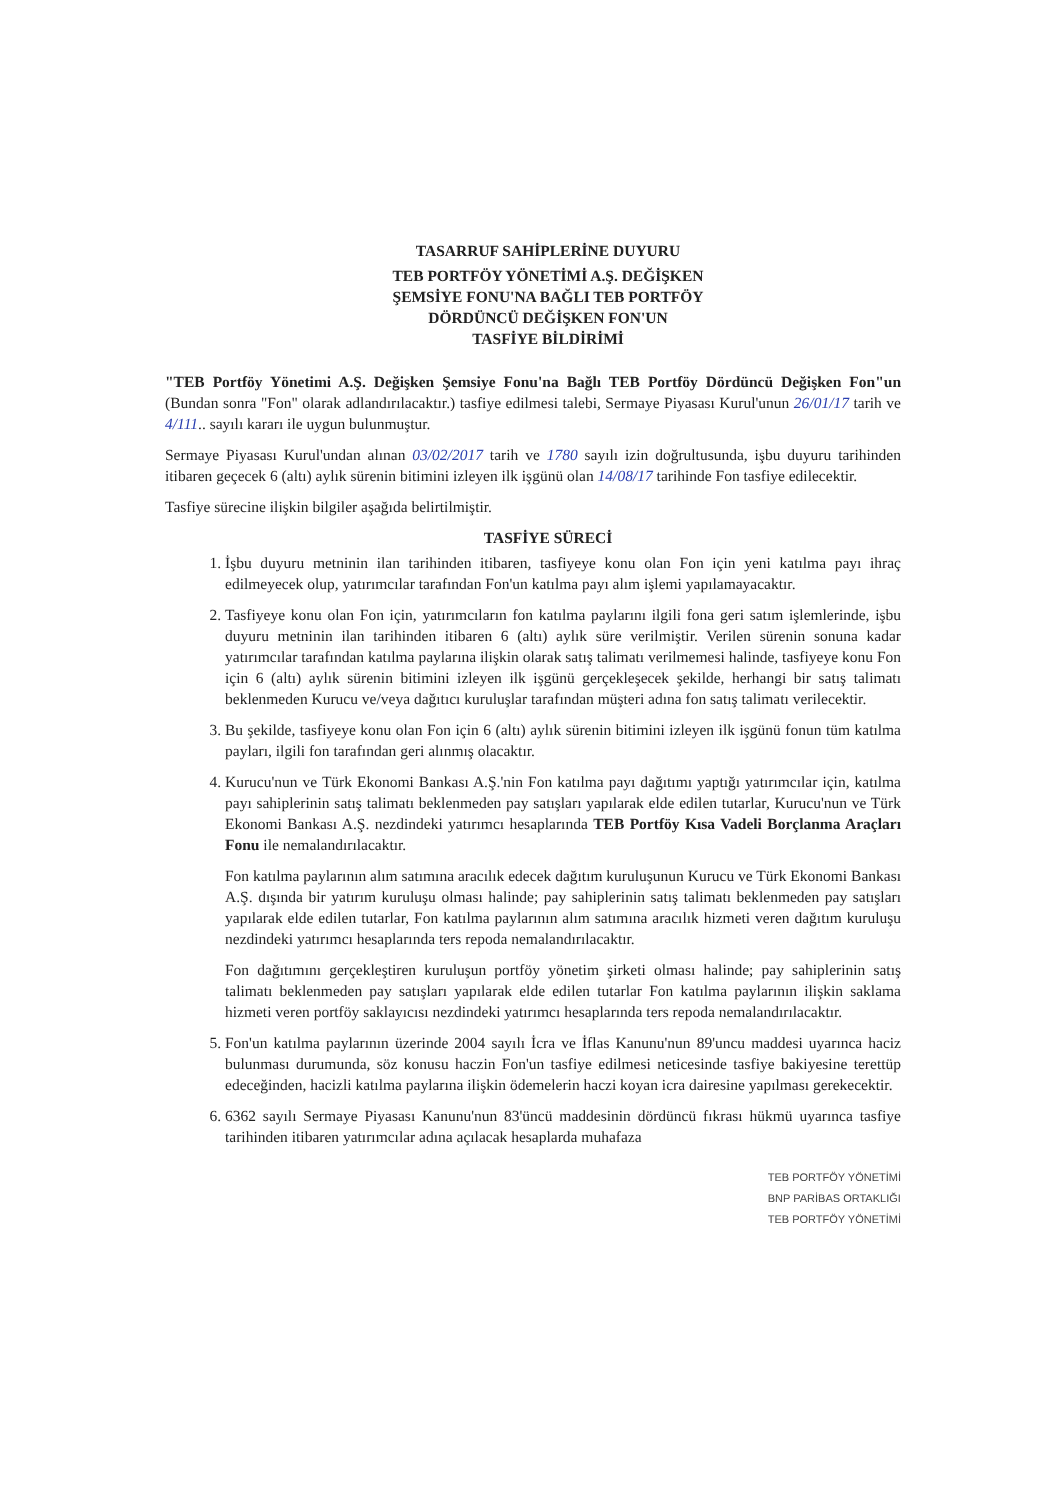TASARRUF SAHİPLERİNE DUYURU
TEB PORTFÖY YÖNETİMİ A.Ş. DEĞİŞKEN
ŞEMSİYE FONU'NA BAĞLI TEB PORTFÖY
DÖRDÜNCÜ DEĞİŞKEN FON'UN
TASFİYE BİLDİRİMİ
"TEB Portföy Yönetimi A.Ş. Değişken Şemsiye Fonu'na Bağlı TEB Portföy Dördüncü Değişken Fon"un (Bundan sonra "Fon" olarak adlandırılacaktır.) tasfiye edilmesi talebi, Sermaye Piyasası Kurul'unun 26/01/17 tarih ve 4/111.. sayılı kararı ile uygun bulunmuştur.
Sermaye Piyasası Kurul'undan alınan 03/02/2017 tarih ve 1780 sayılı izin doğrultusunda, işbu duyuru tarihinden itibaren geçecek 6 (altı) aylık sürenin bitimini izleyen ilk işgünü olan 14/08/17 tarihinde Fon tasfiye edilecektir.
Tasfiye sürecine ilişkin bilgiler aşağıda belirtilmiştir.
TASFİYE SÜRECİ
1. İşbu duyuru metninin ilan tarihinden itibaren, tasfiyeye konu olan Fon için yeni katılma payı ihraç edilmeyecek olup, yatırımcılar tarafından Fon'un katılma payı alım işlemi yapılamayacaktır.
2. Tasfiyeye konu olan Fon için, yatırımcıların fon katılma paylarını ilgili fona geri satım işlemlerinde, işbu duyuru metninin ilan tarihinden itibaren 6 (altı) aylık süre verilmiştir. Verilen sürenin sonuna kadar yatırımcılar tarafından katılma paylarına ilişkin olarak satış talimatı verilmemesi halinde, tasfiyeye konu Fon için 6 (altı) aylık sürenin bitimini izleyen ilk işgünü gerçekleşecek şekilde, herhangi bir satış talimatı beklenmeden Kurucu ve/veya dağıtıcı kuruluşlar tarafından müşteri adına fon satış talimatı verilecektir.
3. Bu şekilde, tasfiyeye konu olan Fon için 6 (altı) aylık sürenin bitimini izleyen ilk işgünü fonun tüm katılma payları, ilgili fon tarafından geri alınmış olacaktır.
4. Kurucu'nun ve Türk Ekonomi Bankası A.Ş.'nin Fon katılma payı dağıtımı yaptığı yatırımcılar için, katılma payı sahiplerinin satış talimatı beklenmeden pay satışları yapılarak elde edilen tutarlar, Kurucu'nun ve Türk Ekonomi Bankası A.Ş. nezdindeki yatırımcı hesaplarında TEB Portföy Kısa Vadeli Borçlanma Araçları Fonu ile nemalandırılacaktır.
Fon katılma paylarının alım satımına aracılık edecek dağıtım kuruluşunun Kurucu ve Türk Ekonomi Bankası A.Ş. dışında bir yatırım kuruluşu olması halinde; pay sahiplerinin satış talimatı beklenmeden pay satışları yapılarak elde edilen tutarlar, Fon katılma paylarının alım satımına aracılık hizmeti veren dağıtım kuruluşu nezdindeki yatırımcı hesaplarında ters repoda nemalandırılacaktır.
Fon dağıtımını gerçekleştiren kuruluşun portföy yönetim şirketi olması halinde; pay sahiplerinin satış talimatı beklenmeden pay satışları yapılarak elde edilen tutarlar Fon katılma paylarının ilişkin saklama hizmeti veren portföy saklayıcısı nezdindeki yatırımcı hesaplarında ters repoda nemalandırılacaktır.
5. Fon'un katılma paylarının üzerinde 2004 sayılı İcra ve İflas Kanunu'nun 89'uncu maddesi uyarınca haciz bulunması durumunda, söz konusu haczin Fon'un tasfiye edilmesi neticesinde tasfiye bakiyesine terettüp edeceğinden, hacizli katılma paylarına ilişkin ödemelerin haczi koyan icra dairesine yapılması gerekecektir.
6. 6362 sayılı Sermaye Piyasası Kanunu'nun 83'üncü maddesinin dördüncü fıkrası hükmü uyarınca tasfiye tarihinden itibaren yatırımcılar adına açılacak hesaplarda muhafaza
TEB PORTFÖY YÖNETİMİ
BNP PARİBAS ORTAKLIĞI
TEB PORTFÖY YÖNETİMİ